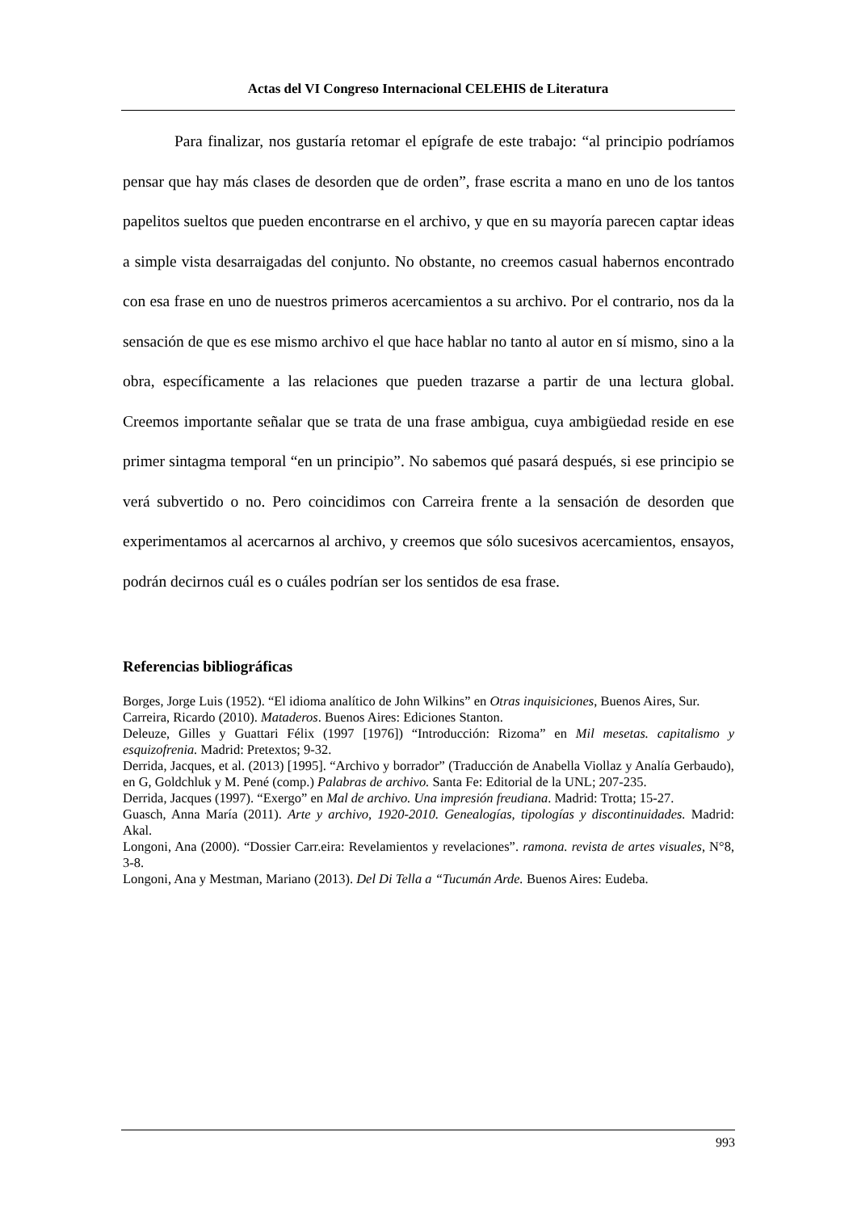Actas del VI Congreso Internacional CELEHIS de Literatura
Para finalizar, nos gustaría retomar el epígrafe de este trabajo: “al principio podríamos pensar que hay más clases de desorden que de orden”, frase escrita a mano en uno de los tantos papelitos sueltos que pueden encontrarse en el archivo, y que en su mayoría parecen captar ideas a simple vista desarraigadas del conjunto. No obstante, no creemos casual habernos encontrado con esa frase en uno de nuestros primeros acercamientos a su archivo. Por el contrario, nos da la sensación de que es ese mismo archivo el que hace hablar no tanto al autor en sí mismo, sino a la obra, específicamente a las relaciones que pueden trazarse a partir de una lectura global. Creemos importante señalar que se trata de una frase ambigua, cuya ambigüedad reside en ese primer sintagma temporal “en un principio”. No sabemos qué pasará después, si ese principio se verá subvertido o no. Pero coincidimos con Carreira frente a la sensación de desorden que experimentamos al acercarnos al archivo, y creemos que sólo sucesivos acercamientos, ensayos, podrán decirnos cuál es o cuáles podrían ser los sentidos de esa frase.
Referencias bibliográficas
Borges, Jorge Luis (1952). “El idioma analítico de John Wilkins” en Otras inquisiciones, Buenos Aires, Sur.
Carreira, Ricardo (2010). Mataderos. Buenos Aires: Ediciones Stanton.
Deleuze, Gilles y Guattari Félix (1997 [1976]) “Introducción: Rizoma” en Mil mesetas. capitalismo y esquizofrenia. Madrid: Pretextos; 9-32.
Derrida, Jacques, et al. (2013) [1995]. “Archivo y borrador” (Traducción de Anabella Viollaz y Analía Gerbaudo), en G, Goldchluk y M. Pené (comp.) Palabras de archivo. Santa Fe: Editorial de la UNL; 207-235.
Derrida, Jacques (1997). “Exergo” en Mal de archivo. Una impresión freudiana. Madrid: Trotta; 15-27.
Guasch, Anna María (2011). Arte y archivo, 1920-2010. Genealogías, tipologías y discontinuidades. Madrid: Akal.
Longoni, Ana (2000). “Dossier Carr.eira: Revelamientos y revelaciones”. ramona. revista de artes visuales, N°8, 3-8.
Longoni, Ana y Mestman, Mariano (2013). Del Di Tella a “Tucumán Arde. Buenos Aires: Eudeba.
993